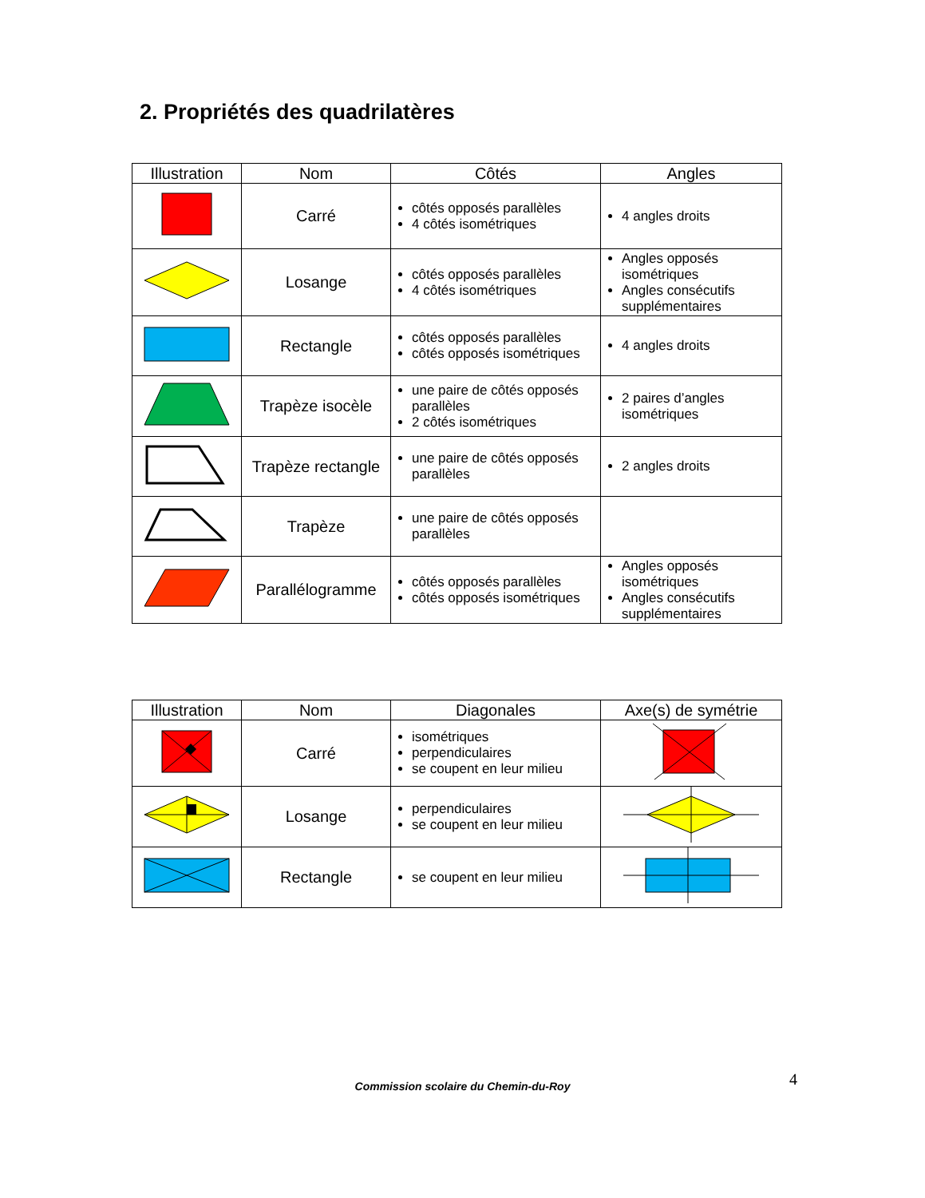2. Propriétés des quadrilatères
| Illustration | Nom | Côtés | Angles |
| --- | --- | --- | --- |
| | Carré | côtés opposés parallèles 4 côtés isométriques | 4 angles droits |
| | Losange | côtés opposés parallèles 4 côtés isométriques | Angles opposés isométriques Angles consécutifs supplémentaires |
| | Rectangle | côtés opposés parallèles côtés opposés isométriques | 4 angles droits |
| | Trapèze isocèle | une paire de côtés opposés parallèles 2 côtés isométriques | 2 paires d’angles isométriques |
| | Trapèze rectangle | une paire de côtés opposés parallèles | 2 angles droits |
| | Trapèze | une paire de côtés opposés parallèles | |
| | Parallélogramme | côtés opposés parallèles côtés opposés isométriques | Angles opposés isométriques Angles consécutifs supplémentaires |
| Illustration | Nom | Diagonales | Axe(s) de symétrie |
| --- | --- | --- | --- |
| | Carré | isométriques perpendiculaires se coupent en leur milieu | |
| | Losange | perpendiculaires se coupent en leur milieu | |
| | Rectangle | se coupent en leur milieu | |
4
Commission scolaire du Chemin-du-Roy